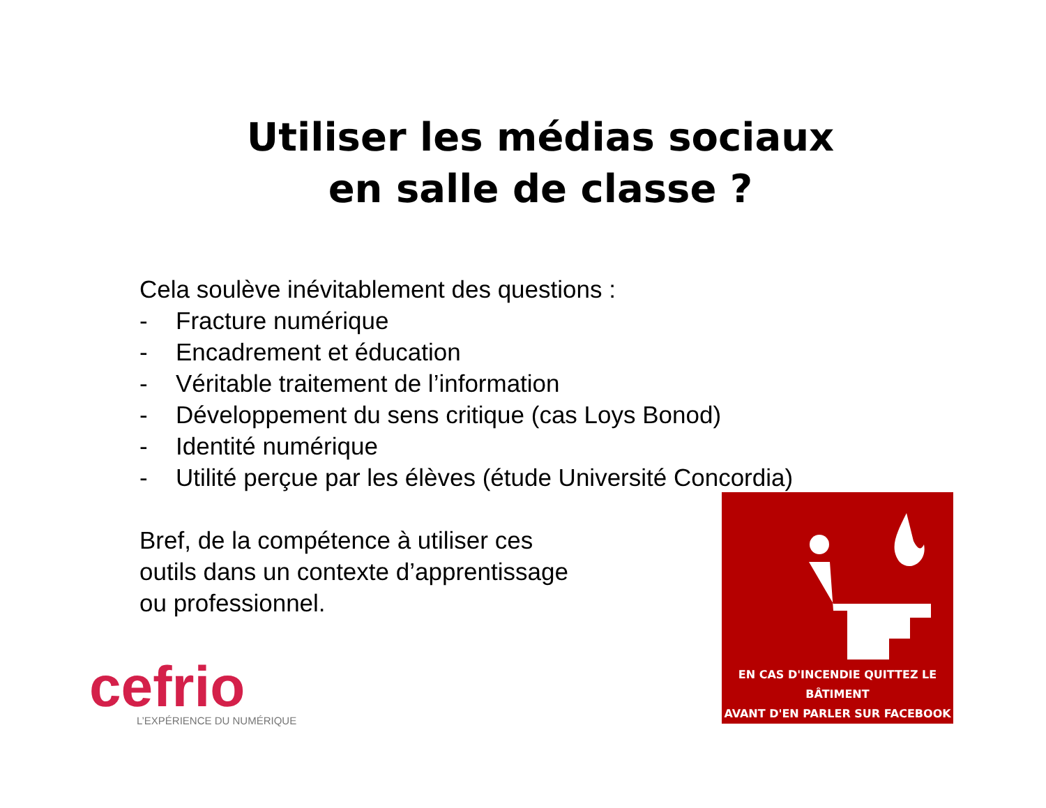Utiliser les médias sociaux
en salle de classe ?
Cela soulève inévitablement des questions :
- Fracture numérique
- Encadrement et éducation
- Véritable traitement de l’information
- Développement du sens critique (cas Loys Bonod)
- Identité numérique
- Utilité perçue par les élèves (étude Université Concordia)
Bref, de la compétence à utiliser ces
outils dans un contexte d’apprentissage
ou professionnel.
cefrio
L’EXPÉRIENCE DU NUMÉRIQUE
EN CAS D'INCENDIE QUITTEZ LE BÂTIMENT
AVANT D'EN PARLER SUR FACEBOOK